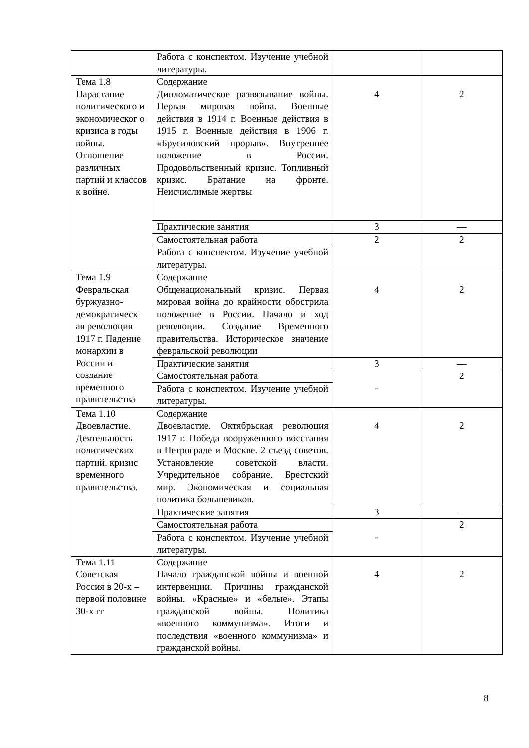| | Работа с конспектом. Изучение учебной литературы. | | |
| Тема 1.8 Нарастание политического и экономическог о кризиса в годы войны. Отношение различных партий и классов к войне. | Содержание Дипломатическое развязывание войны. Первая мировая война. Военные действия в 1914 г. Военные действия в 1915 г. Военные действия в 1906 г. «Брусиловский прорыв». Внутреннее положение в России. Продовольственный кризис. Топливный кризис. Братание на фронте. Неисчислимые жертвы | 4 | 2 |
| | Практические занятия | 3 | — |
| | Самостоятельная работа | 2 | 2 |
| | Работа с конспектом. Изучение учебной литературы. | | |
| Тема 1.9 Февральская буржуазно-демократическ ая революция 1917 г. Падение монархии в России и создание временного правительства | Содержание Общенациональный кризис. Первая мировая война до крайности обострила положение в России. Начало и ход революции. Создание Временного правительства. Историческое значение февральской революции | 4 | 2 |
| | Практические занятия | 3 | — |
| | Самостоятельная работа | - | 2 |
| | Работа с конспектом. Изучение учебной литературы. | | |
| Тема 1.10 Двоевластие. Деятельность политических партий, кризис временного правительства. | Содержание Двоевластие. Октябрьская революция 1917 г. Победа вооруженного восстания в Петрограде и Москве. 2 съезд советов. Установление советской власти. Учредительное собрание. Брестский мир. Экономическая и социальная политика большевиков. | 4 | 2 |
| | Практические занятия | 3 | — |
| | Самостоятельная работа | - | 2 |
| | Работа с конспектом. Изучение учебной литературы. | | |
| Тема 1.11 Советская Россия в 20-х – первой половине 30-х гг | Содержание Начало гражданской войны и военной интервенции. Причины гражданской войны. «Красные» и «белые». Этапы гражданской войны. Политика «военного коммунизма». Итоги и последствия «военного коммунизма» и гражданской войны. | 4 | 2 |
8